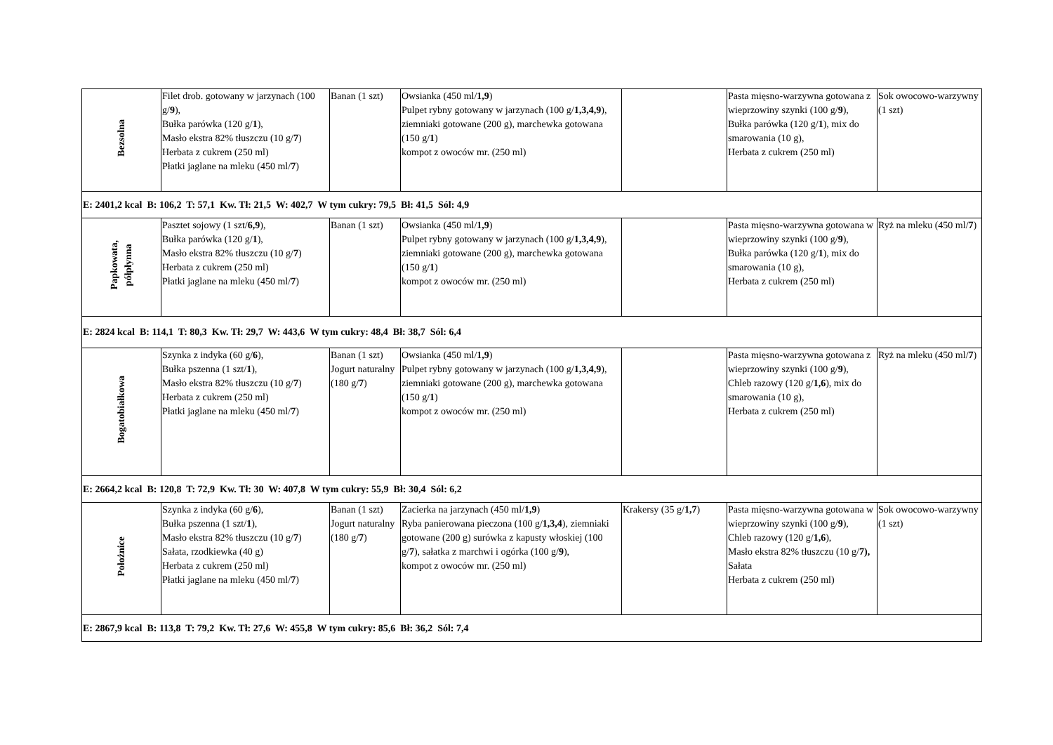| Bezsolna | Filet drob. gotowany w jarzynach (100 g/ 9 ), Bułka parówka (120 g/ 1 ), Masło ekstra 82% tłuszczu (10 g/ 7 ) Herbata z cukrem (250 ml) Płatki jaglane na mleku (450 ml/ 7 ) | Banan (1 szt) | Owsianka (450 ml/ 1,9 ) Pulpet rybny gotowany w jarzynach (100 g/ 1,3,4,9 ), ziemniaki gotowane (200 g), marchewka gotowana (150 g/ 1 ) kompot z owoców mr. (250 ml) | | Pasta mięsno-warzywna gotowana z wieprzowiny szynki (100 g/ 9 ), Bułka parówka (120 g/ 1 ), mix do smarowania (10 g), Herbata z cukrem (250 ml) | Sok owocowo-warzywny (1 szt) |
| E: 2401,2 kcal B: 106,2 T: 57,1 Kw. Tł: 21,5 W: 402,7 W tym cukry: 79,5 Bł: 41,5 Sól: 4,9 | | | | | | |
| Papkowata, półpłynna | Pasztet sojowy (1 szt/ 6,9 ), Bułka parówka (120 g/ 1 ), Masło ekstra 82% tłuszczu (10 g/ 7 ) Herbata z cukrem (250 ml) Płatki jaglane na mleku (450 ml/ 7 ) | Banan (1 szt) | Owsianka (450 ml/ 1,9 ) Pulpet rybny gotowany w jarzynach (100 g/ 1,3,4,9 ), ziemniaki gotowane (200 g), marchewka gotowana (150 g/ 1 ) kompot z owoców mr. (250 ml) | | Pasta mięsno-warzywna gotowana w wieprzowiny szynki (100 g/ 9 ), Bułka parówka (120 g/ 1 ), mix do smarowania (10 g), Herbata z cukrem (250 ml) | Ryż na mleku (450 ml/ 7 ) |
| E: 2824 kcal B: 114,1 T: 80,3 Kw. Tł: 29,7 W: 443,6 W tym cukry: 48,4 Bł: 38,7 Sól: 6,4 | | | | | | |
| Bogatobiałkowa | Szynka z indyka (60 g/ 6 ), Bułka pszenna (1 szt/ 1 ), Masło ekstra 82% tłuszczu (10 g/ 7 ) Herbata z cukrem (250 ml) Płatki jaglane na mleku (450 ml/ 7 ) | Banan (1 szt) Jogurt naturalny (180 g/ 7 ) | Owsianka (450 ml/ 1,9 ) Pulpet rybny gotowany w jarzynach (100 g/ 1,3,4,9 ), ziemniaki gotowane (200 g), marchewka gotowana (150 g/ 1 ) kompot z owoców mr. (250 ml) | | Pasta mięsno-warzywna gotowana z wieprzowiny szynki (100 g/ 9 ), Chleb razowy (120 g/ 1,6 ), mix do smarowania (10 g), Herbata z cukrem (250 ml) | Ryż na mleku (450 ml/ 7 ) |
| E: 2664,2 kcal B: 120,8 T: 72,9 Kw. Tł: 30 W: 407,8 W tym cukry: 55,9 Bł: 30,4 Sól: 6,2 | | | | | | |
| Położnice | Szynka z indyka (60 g/ 6 ), Bułka pszenna (1 szt/ 1 ), Masło ekstra 82% tłuszczu (10 g/ 7 ) Sałata, rzodkiewka (40 g) Herbata z cukrem (250 ml) Płatki jaglane na mleku (450 ml/ 7 ) | Banan (1 szt) Jogurt naturalny (180 g/ 7 ) | Zacierka na jarzynach (450 ml/ 1,9 ) Ryba panierowana pieczona (100 g/ 1,3,4 ), ziemniaki gotowane (200 g) surówka z kapusty włoskiej (100 g/ 7 ), sałatka z marchwi i ogórka (100 g/ 9 ), kompot z owoców mr. (250 ml) | Krakersy (35 g/ 1,7 ) | Pasta mięsno-warzywna gotowana w wieprzowiny szynki (100 g/ 9 ), Chleb razowy (120 g/ 1,6 ), Masło ekstra 82% tłuszczu (10 g/ 7), Sałata Herbata z cukrem (250 ml) | Sok owocowo-warzywny (1 szt) |
| E: 2867,9 kcal B: 113,8 T: 79,2 Kw. Tł: 27,6 W: 455,8 W tym cukry: 85,6 Bł: 36,2 Sól: 7,4 | | | | | | |